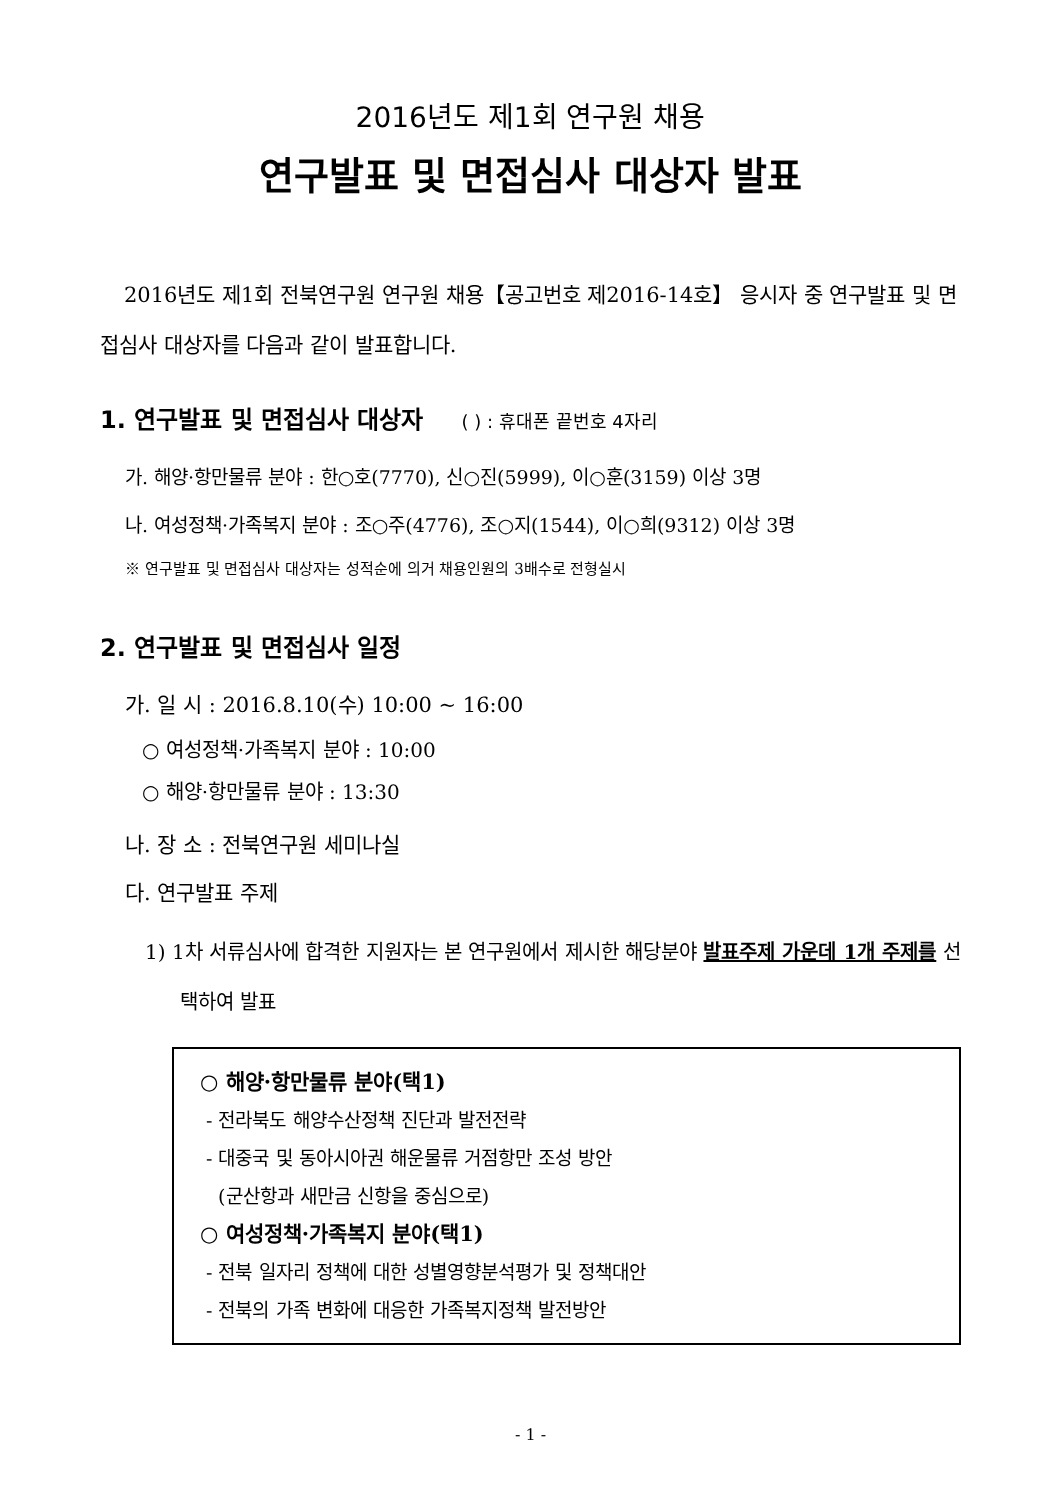2016년도 제1회 연구원 채용
연구발표 및 면접심사 대상자 발표
2016년도 제1회 전북연구원 연구원 채용【공고번호 제2016-14호】 응시자 중 연구발표 및 면접심사 대상자를 다음과 같이 발표합니다.
1. 연구발표 및 면접심사 대상자 ( ) : 휴대폰 끝번호 4자리
가. 해양·항만물류 분야 : 한○호(7770), 신○진(5999), 이○훈(3159) 이상 3명
나. 여성정책·가족복지 분야 : 조○주(4776), 조○지(1544), 이○희(9312) 이상 3명
※ 연구발표 및 면접심사 대상자는 성적순에 의거 채용인원의 3배수로 전형실시
2. 연구발표 및 면접심사 일정
가. 일 시 : 2016.8.10(수) 10:00 ~ 16:00
○ 여성정책·가족복지 분야 : 10:00
○ 해양·항만물류 분야 : 13:30
나. 장 소 : 전북연구원 세미나실
다. 연구발표 주제
1) 1차 서류심사에 합격한 지원자는 본 연구원에서 제시한 해당분야 발표주제 가운데 1개 주제를 선택하여 발표
○ 해양·항만물류 분야(택1)
- 전라북도 해양수산정책 진단과 발전전략
- 대중국 및 동아시아권 해운물류 거점항만 조성 방안
(군산항과 새만금 신항을 중심으로)
○ 여성정책·가족복지 분야(택1)
- 전북 일자리 정책에 대한 성별영향분석평가 및 정책대안
- 전북의 가족 변화에 대응한 가족복지정책 발전방안
- 1 -